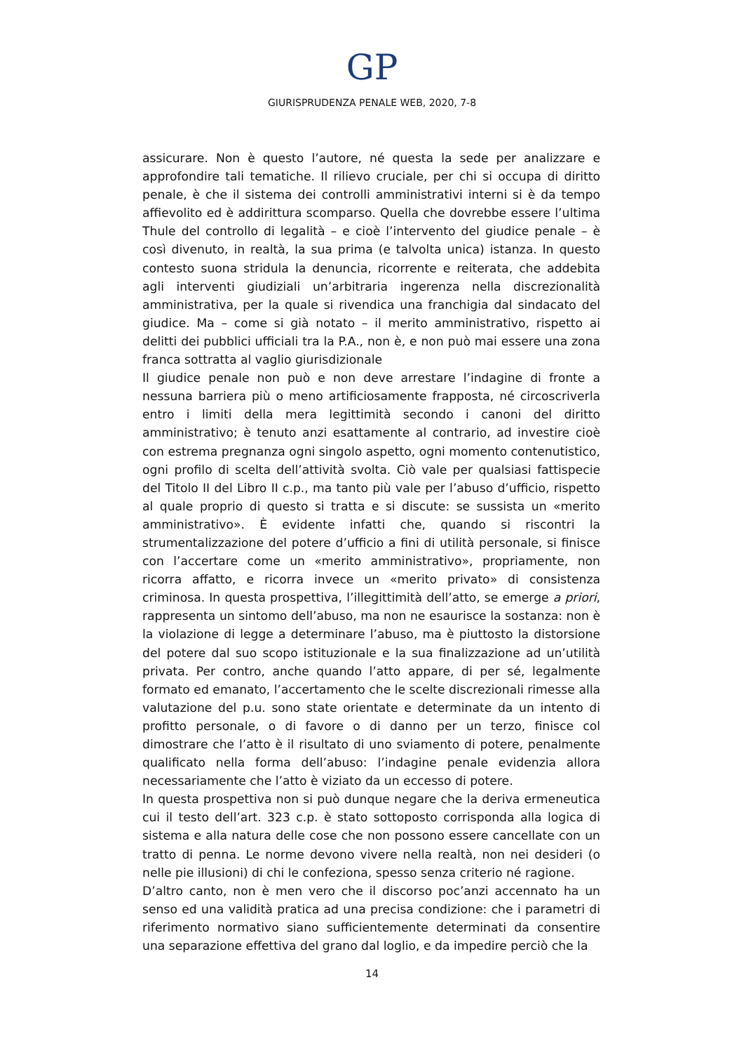GP
GIURISPRUDENZA PENALE WEB, 2020, 7-8
assicurare. Non è questo l’autore, né questa la sede per analizzare e approfondire tali tematiche. Il rilievo cruciale, per chi si occupa di diritto penale, è che il sistema dei controlli amministrativi interni si è da tempo affievolito ed è addirittura scomparso. Quella che dovrebbe essere l’ultima Thule del controllo di legalità – e cioè l’intervento del giudice penale – è così divenuto, in realtà, la sua prima (e talvolta unica) istanza. In questo contesto suona stridula la denuncia, ricorrente e reiterata, che addebita agli interventi giudiziali un’arbitraria ingerenza nella discrezionalità amministrativa, per la quale si rivendica una franchigia dal sindacato del giudice. Ma – come si già notato – il merito amministrativo, rispetto ai delitti dei pubblici ufficiali tra la P.A., non è, e non può mai essere una zona franca sottratta al vaglio giurisdizionale
Il giudice penale non può e non deve arrestare l’indagine di fronte a nessuna barriera più o meno artificiosamente frapposta, né circoscriverla entro i limiti della mera legittimità secondo i canoni del diritto amministrativo; è tenuto anzi esattamente al contrario, ad investire cioè con estrema pregnanza ogni singolo aspetto, ogni momento contenutistico, ogni profilo di scelta dell’attività svolta. Ciò vale per qualsiasi fattispecie del Titolo II del Libro II c.p., ma tanto più vale per l’abuso d’ufficio, rispetto al quale proprio di questo si tratta e si discute: se sussista un «merito amministrativo». È evidente infatti che, quando si riscontri la strumentalizzazione del potere d’ufficio a fini di utilità personale, si finisce con l’accertare come un «merito amministrativo», propriamente, non ricorra affatto, e ricorra invece un «merito privato» di consistenza criminosa. In questa prospettiva, l’illegittimità dell’atto, se emerge a priori, rappresenta un sintomo dell’abuso, ma non ne esaurisce la sostanza: non è la violazione di legge a determinare l’abuso, ma è piuttosto la distorsione del potere dal suo scopo istituzionale e la sua finalizzazione ad un’utilità privata. Per contro, anche quando l’atto appare, di per sé, legalmente formato ed emanato, l’accertamento che le scelte discrezionali rimesse alla valutazione del p.u. sono state orientate e determinate da un intento di profitto personale, o di favore o di danno per un terzo, finisce col dimostrare che l’atto è il risultato di uno sviamento di potere, penalmente qualificato nella forma dell’abuso: l’indagine penale evidenzia allora necessariamente che l’atto è viziato da un eccesso di potere.
In questa prospettiva non si può dunque negare che la deriva ermeneutica cui il testo dell’art. 323 c.p. è stato sottoposto corrisponda alla logica di sistema e alla natura delle cose che non possono essere cancellate con un tratto di penna. Le norme devono vivere nella realtà, non nei desideri (o nelle pie illusioni) di chi le confeziona, spesso senza criterio né ragione.
D’altro canto, non è men vero che il discorso poc’anzi accennato ha un senso ed una validità pratica ad una precisa condizione: che i parametri di riferimento normativo siano sufficientemente determinati da consentire una separazione effettiva del grano dal loglio, e da impedire perciò che la
14